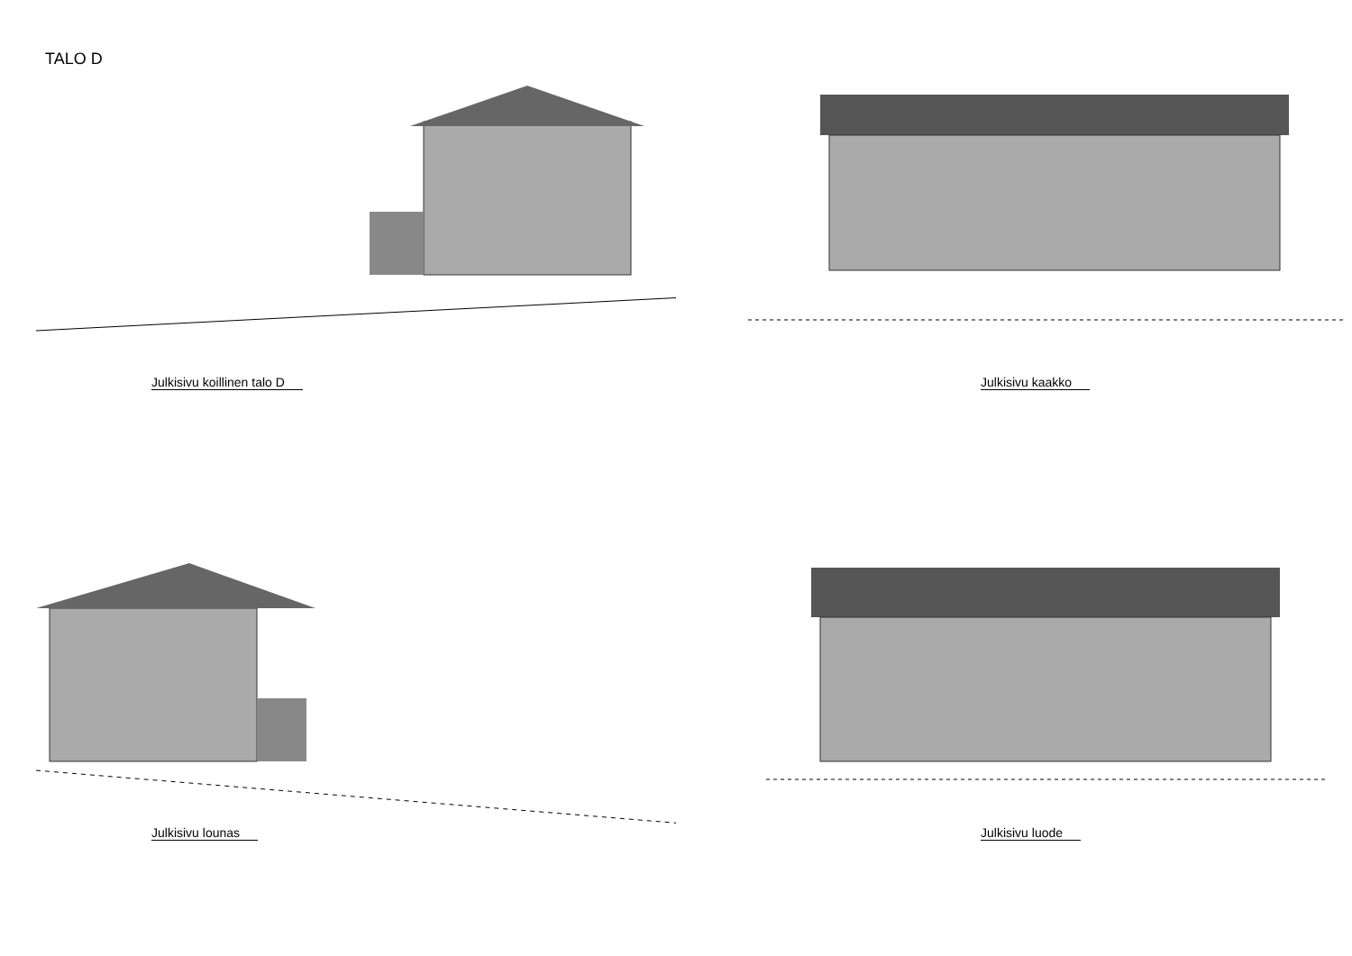TALO D
Julkisivu koillinen talo D
Julkisivu kaakko
Julkisivu lounas
Julkisivu luode
+27,01 +19,00 +18,85 RAJA HARMAANIITYNKUJA OLEMASSA OLEVA MAASTO